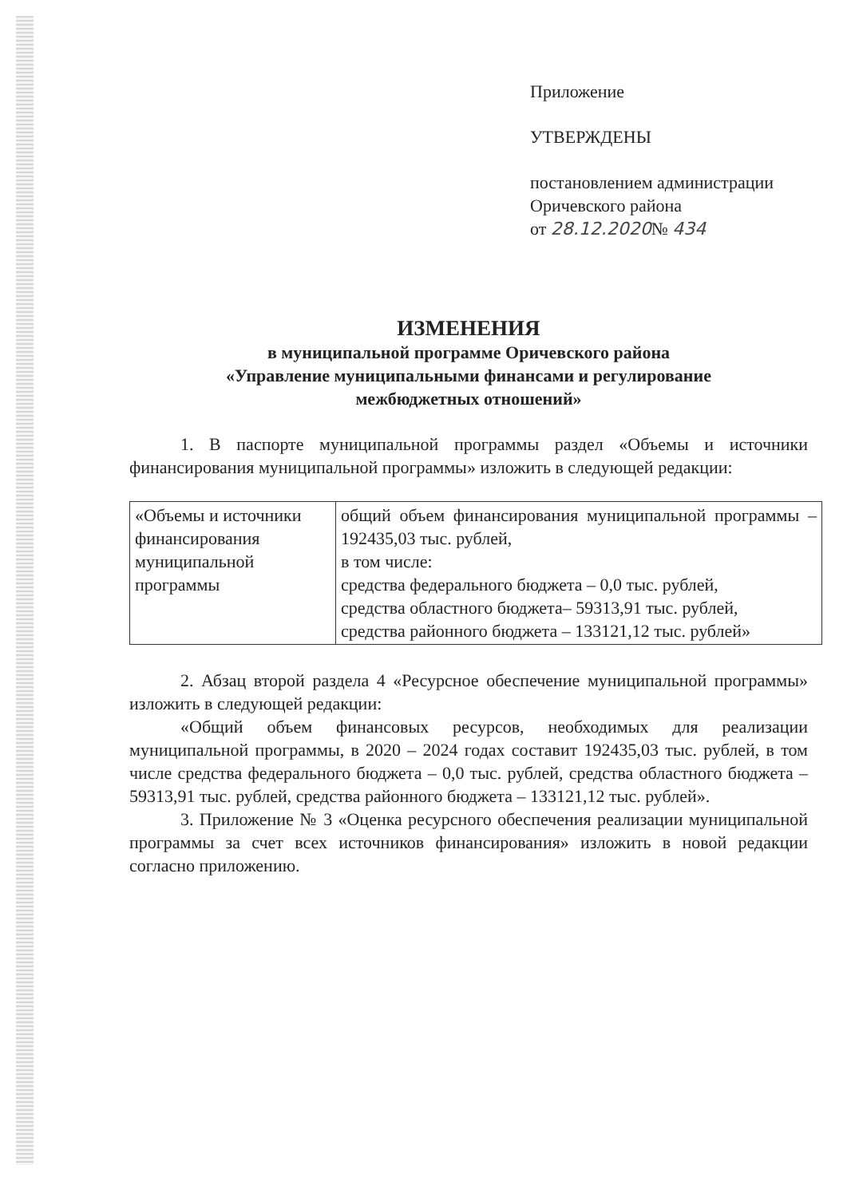Приложение
УТВЕРЖДЕНЫ
постановлением администрации
Оричевского района
от 28.12.2020№ 434
ИЗМЕНЕНИЯ
в муниципальной программе Оричевского района
«Управление муниципальными финансами и регулирование
межбюджетных отношений»
1. В паспорте муниципальной программы раздел «Объемы и источники финансирования муниципальной программы» изложить в следующей редакции:
| «Объемы и источники финансирования муниципальной программы | общий объем финансирования муниципальной программы – 192435,03 тыс. рублей, в том числе: средства федерального бюджета – 0,0 тыс. рублей, средства областного бюджета– 59313,91 тыс. рублей, средства районного бюджета – 133121,12 тыс. рублей» |
2. Абзац второй раздела 4 «Ресурсное обеспечение муниципальной программы» изложить в следующей редакции:
«Общий объем финансовых ресурсов, необходимых для реализации муниципальной программы, в 2020 – 2024 годах составит 192435,03 тыс. рублей, в том числе средства федерального бюджета – 0,0 тыс. рублей, средства областного бюджета – 59313,91 тыс. рублей, средства районного бюджета – 133121,12 тыс. рублей».
3. Приложение № 3 «Оценка ресурсного обеспечения реализации муниципальной программы за счет всех источников финансирования» изложить в новой редакции согласно приложению.